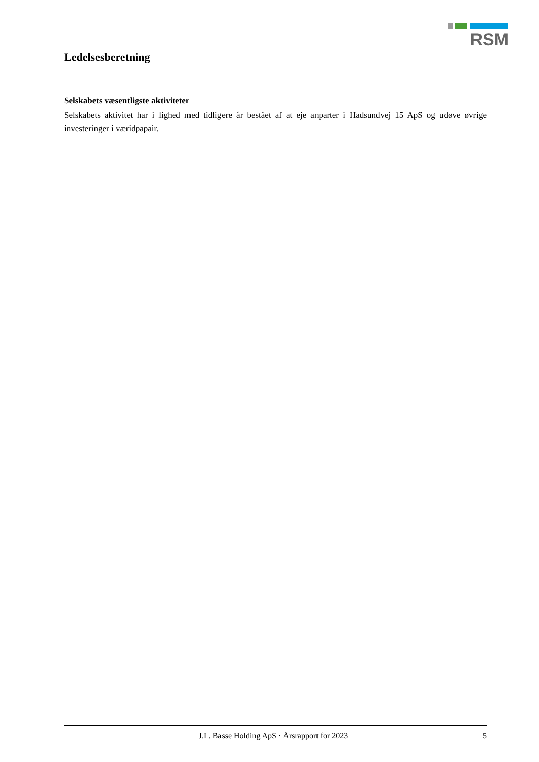RSM
Ledelsesberetning
Selskabets væsentligste aktiviteter
Selskabets aktivitet har i lighed med tidligere år bestået af at eje anparter i Hadsundvej 15 ApS og udøve øvrige investeringer i væridpapair.
J.L. Basse Holding ApS · Årsrapport for 2023 5